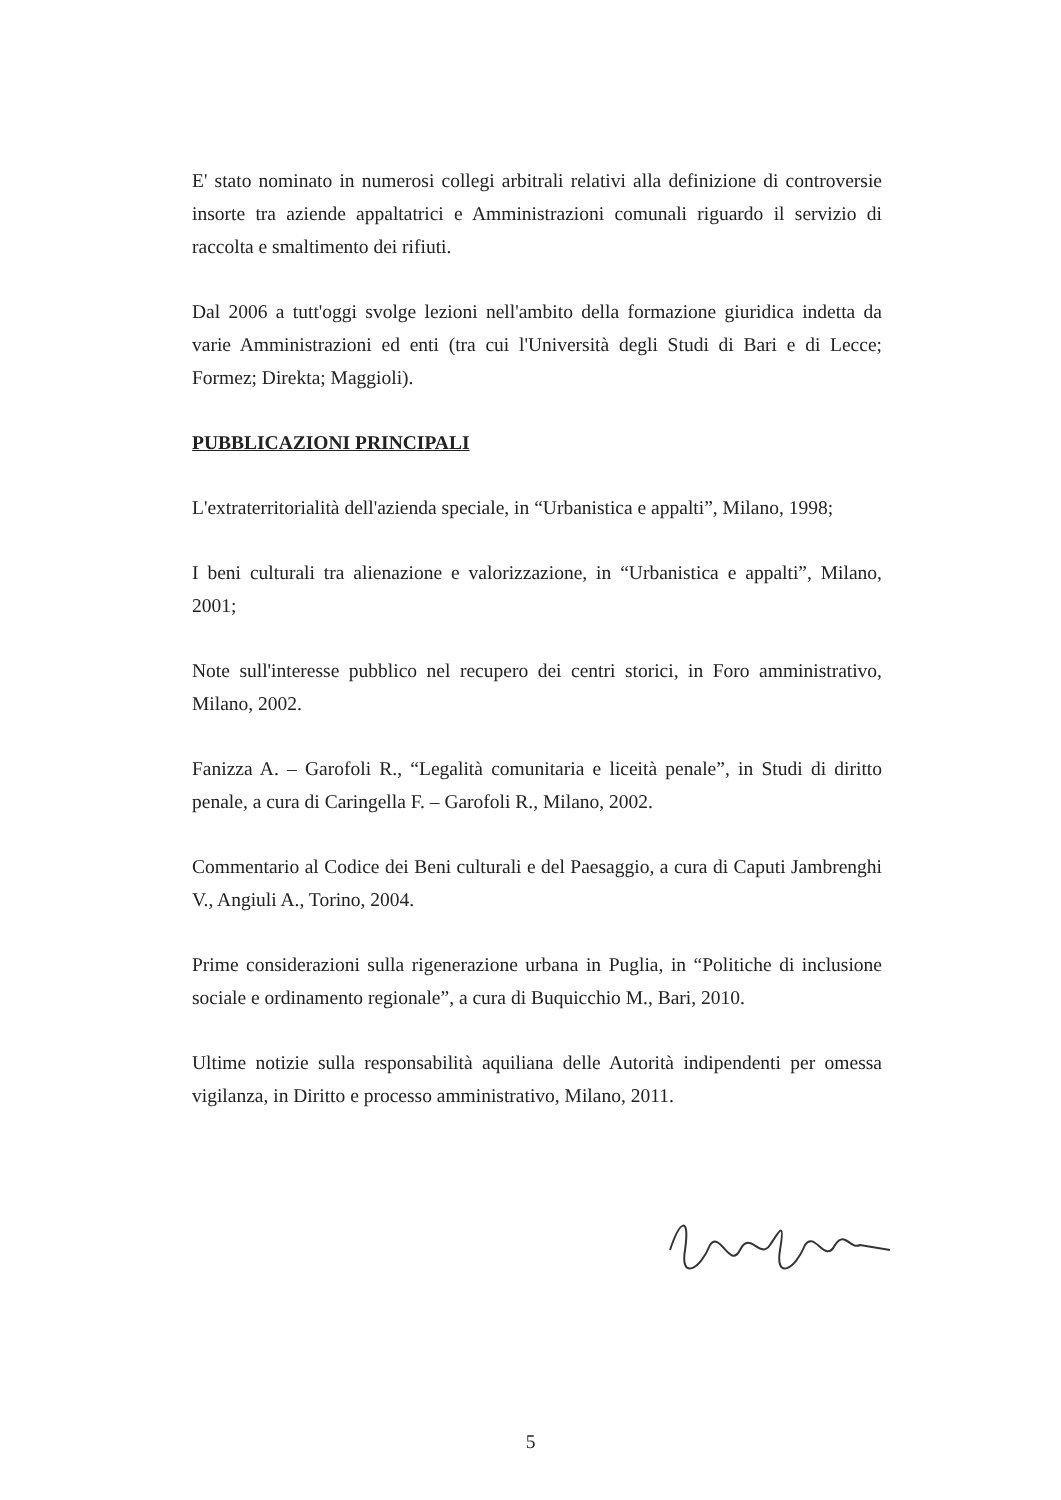E' stato nominato in numerosi collegi arbitrali relativi alla definizione di controversie insorte tra aziende appaltatrici e Amministrazioni comunali riguardo il servizio di raccolta e smaltimento dei rifiuti.
Dal 2006 a tutt'oggi svolge lezioni nell'ambito della formazione giuridica indetta da varie Amministrazioni ed enti (tra cui l'Università degli Studi di Bari e di Lecce; Formez; Direkta; Maggioli).
PUBBLICAZIONI PRINCIPALI
L'extraterritorialità dell'azienda speciale, in “Urbanistica e appalti”, Milano, 1998;
I beni culturali tra alienazione e valorizzazione, in “Urbanistica e appalti”, Milano, 2001;
Note sull'interesse pubblico nel recupero dei centri storici, in Foro amministrativo, Milano, 2002.
Fanizza A. – Garofoli R., “Legalità comunitaria e liceità penale”, in Studi di diritto penale, a cura di Caringella F. – Garofoli R., Milano, 2002.
Commentario al Codice dei Beni culturali e del Paesaggio, a cura di Caputi Jambrenghi V., Angiuli A., Torino, 2004.
Prime considerazioni sulla rigenerazione urbana in Puglia, in “Politiche di inclusione sociale e ordinamento regionale”, a cura di Buquicchio M., Bari, 2010.
Ultime notizie sulla responsabilità aquiliana delle Autorità indipendenti per omessa vigilanza, in Diritto e processo amministrativo, Milano, 2011.
5